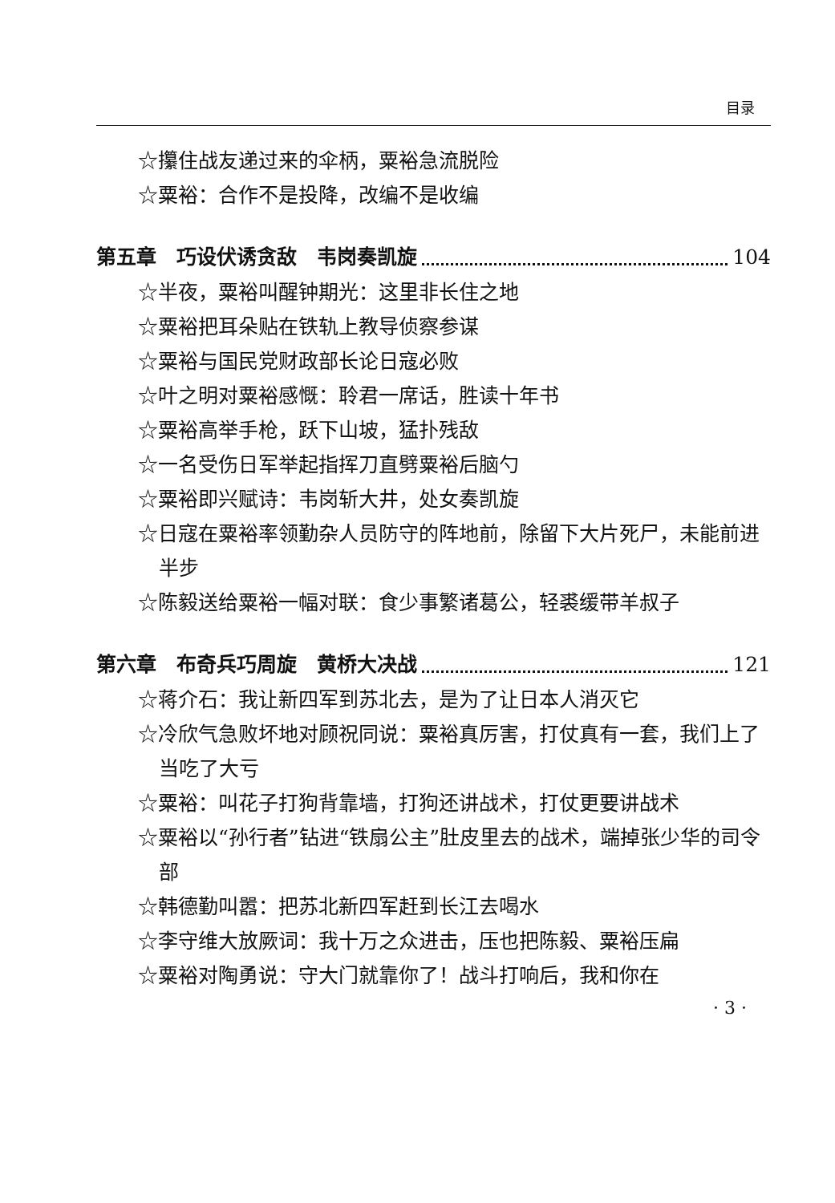目录
☆攥住战友递过来的伞柄，粟裕急流脱险
☆粟裕：合作不是投降，改编不是收编
第五章　巧设伏诱贪敌　韦岗奏凯旋 104
☆半夜，粟裕叫醒钟期光：这里非长住之地
☆粟裕把耳朵贴在铁轨上教导侦察参谋
☆粟裕与国民党财政部长论日寇必败
☆叶之明对粟裕感慨：聆君一席话，胜读十年书
☆粟裕高举手枪，跃下山坡，猛扑残敌
☆一名受伤日军举起指挥刀直劈粟裕后脑勺
☆粟裕即兴赋诗：韦岗斩大井，处女奏凯旋
☆日寇在粟裕率领勤杂人员防守的阵地前，除留下大片死尸，未能前进半步
☆陈毅送给粟裕一幅对联：食少事繁诸葛公，轻裘缓带羊叔子
第六章　布奇兵巧周旋　黄桥大决战 121
☆蒋介石：我让新四军到苏北去，是为了让日本人消灭它
☆冷欣气急败坏地对顾祝同说：粟裕真厉害，打仗真有一套，我们上了当吃了大亏
☆粟裕：叫花子打狗背靠墙，打狗还讲战术，打仗更要讲战术
☆粟裕以“孙行者”钻进“铁扇公主”肚皮里去的战术，端掉张少华的司令部
☆韩德勤叫嚣：把苏北新四军赶到长江去喝水
☆李守维大放厥词：我十万之众进击，压也把陈毅、粟裕压扁
☆粟裕对陶勇说：守大门就靠你了！战斗打响后，我和你在
· 3 ·